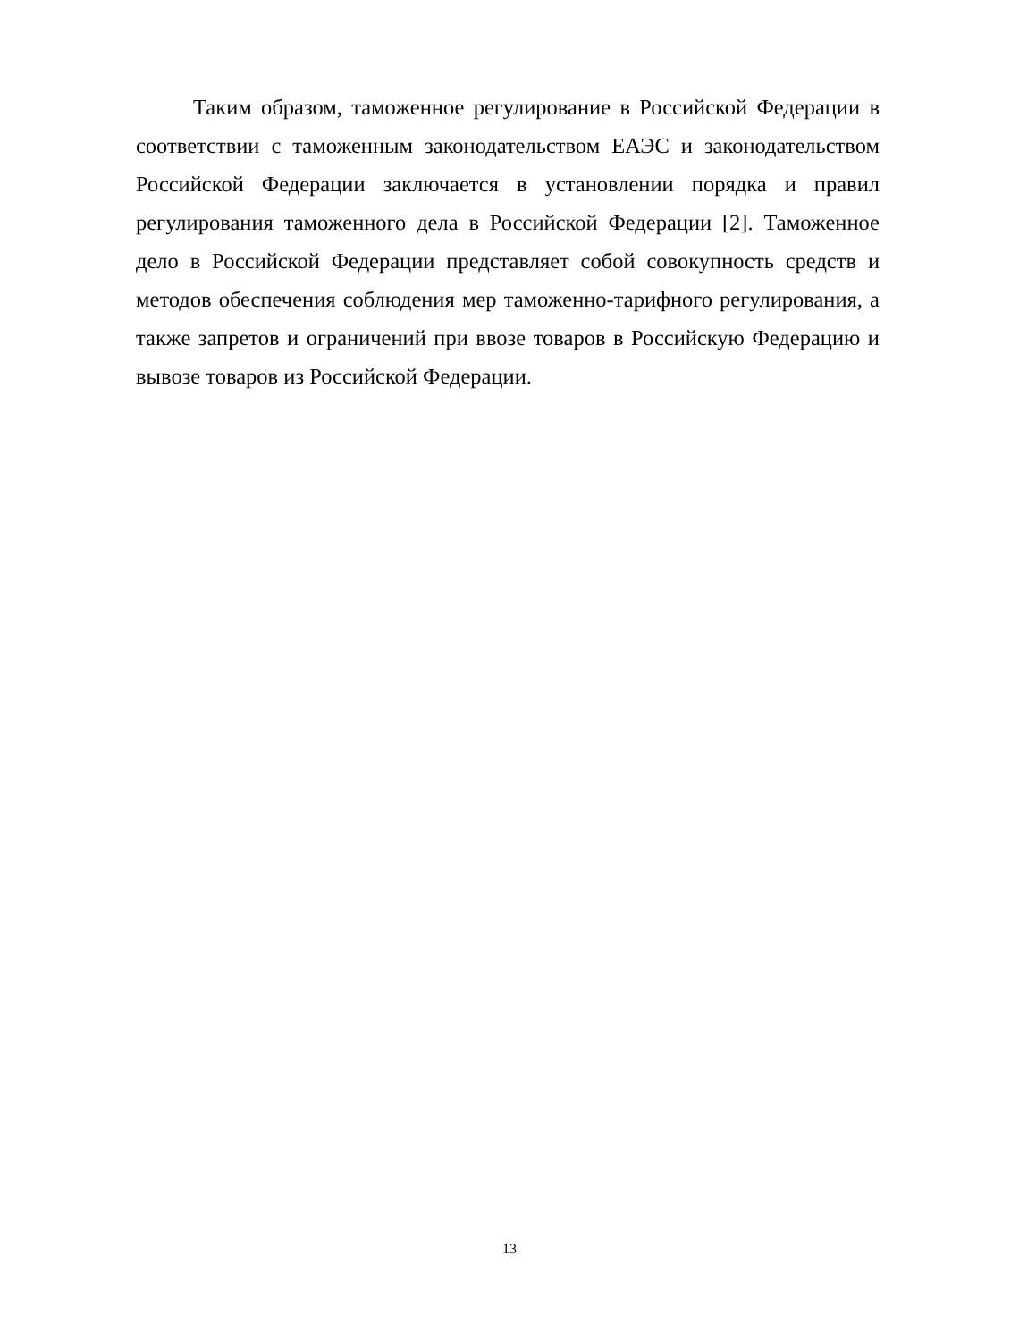Таким образом, таможенное регулирование в Российской Федерации в соответствии с таможенным законодательством ЕАЭС и законодательством Российской Федерации заключается в установлении порядка и правил регулирования таможенного дела в Российской Федерации [2]. Таможенное дело в Российской Федерации представляет собой совокупность средств и методов обеспечения соблюдения мер таможенно-тарифного регулирования, а также запретов и ограничений при ввозе товаров в Российскую Федерацию и вывозе товаров из Российской Федерации.
13